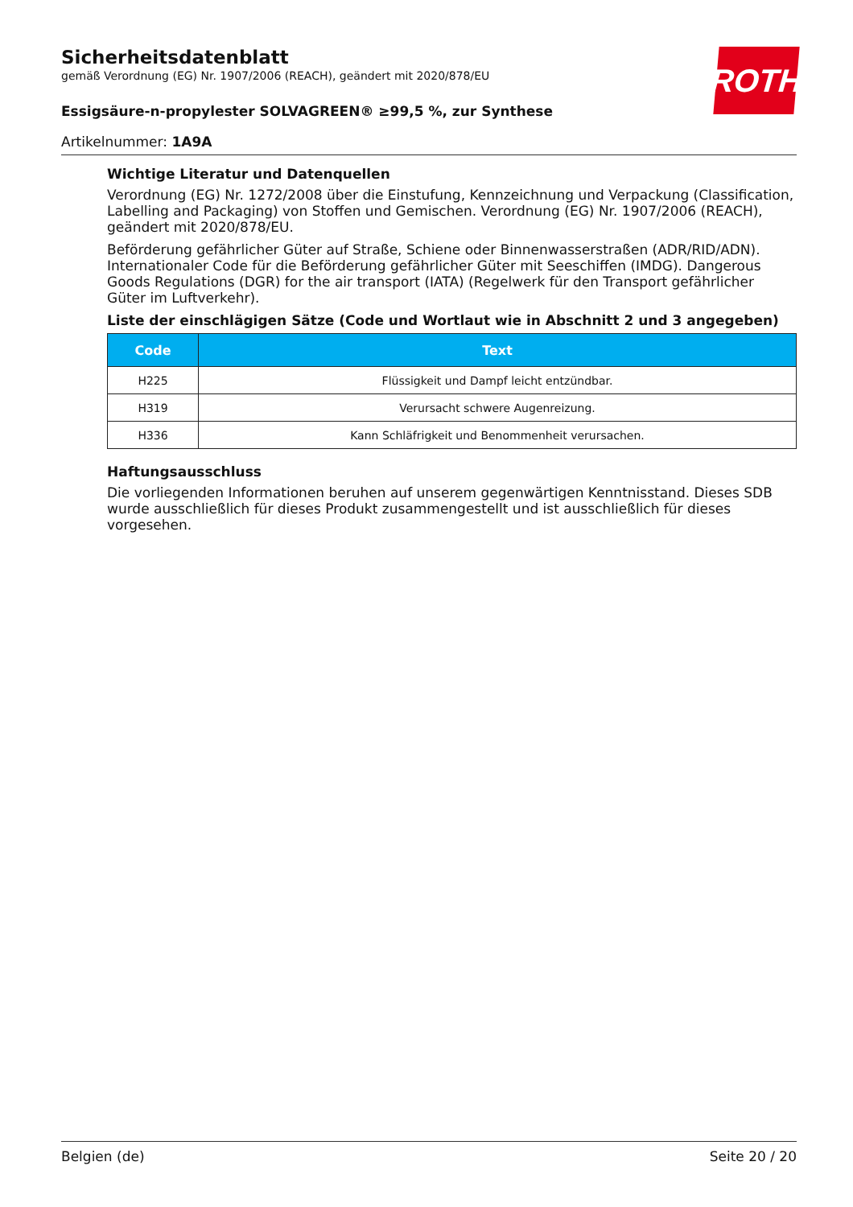ROTH
Sicherheitsdatenblatt
gemäß Verordnung (EG) Nr. 1907/2006 (REACH), geändert mit 2020/878/EU
Essigsäure-n-propylester SOLVAGREEN® ≥99,5 %, zur Synthese
Artikelnummer: 1A9A
Wichtige Literatur und Datenquellen
Verordnung (EG) Nr. 1272/2008 über die Einstufung, Kennzeichnung und Verpackung (Classification, Labelling and Packaging) von Stoffen und Gemischen. Verordnung (EG) Nr. 1907/2006 (REACH), geändert mit 2020/878/EU.
Beförderung gefährlicher Güter auf Straße, Schiene oder Binnenwasserstraßen (ADR/RID/ADN). Internationaler Code für die Beförderung gefährlicher Güter mit Seeschiffen (IMDG). Dangerous Goods Regulations (DGR) for the air transport (IATA) (Regelwerk für den Transport gefährlicher Güter im Luftverkehr).
Liste der einschlägigen Sätze (Code und Wortlaut wie in Abschnitt 2 und 3 angegeben)
| Code | Text |
| --- | --- |
| H225 | Flüssigkeit und Dampf leicht entzündbar. |
| H319 | Verursacht schwere Augenreizung. |
| H336 | Kann Schläfrigkeit und Benommenheit verursachen. |
Haftungsausschluss
Die vorliegenden Informationen beruhen auf unserem gegenwärtigen Kenntnisstand. Dieses SDB wurde ausschließlich für dieses Produkt zusammengestellt und ist ausschließlich für dieses vorgesehen.
Belgien (de) Seite 20 / 20